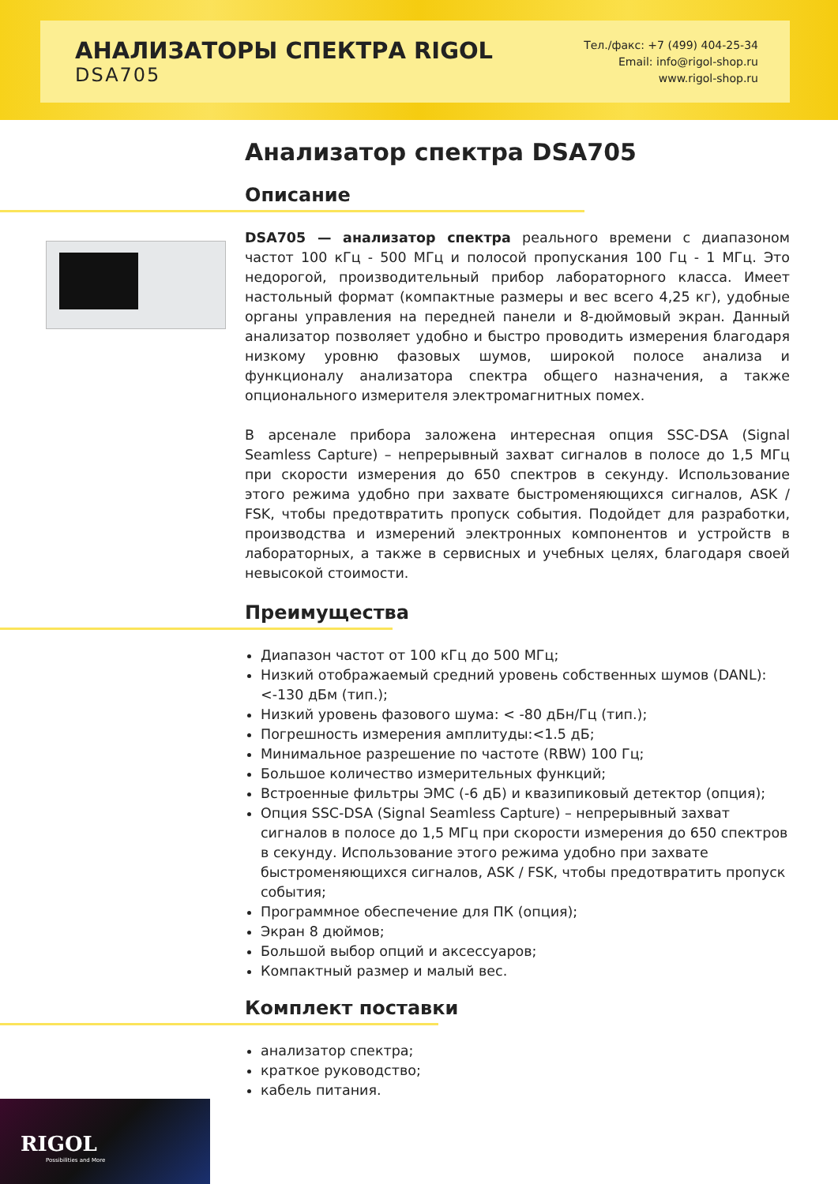АНАЛИЗАТОРЫ СПЕКТРА RIGOL
DSA705
Тел./факс: +7 (499) 404-25-34
Email: info@rigol-shop.ru
www.rigol-shop.ru
Анализатор спектра DSA705
Описание
DSA705 — анализатор спектра реального времени с диапазоном частот 100 кГц - 500 МГц и полосой пропускания 100 Гц - 1 МГц. Это недорогой, производительный прибор лабораторного класса. Имеет настольный формат (компактные размеры и вес всего 4,25 кг), удобные органы управления на передней панели и 8-дюймовый экран. Данный анализатор позволяет удобно и быстро проводить измерения благодаря низкому уровню фазовых шумов, широкой полосе анализа и функционалу анализатора спектра общего назначения, а также опционального измерителя электромагнитных помех.
В арсенале прибора заложена интересная опция SSC-DSA (Signal Seamless Capture) – непрерывный захват сигналов в полосе до 1,5 МГц при скорости измерения до 650 спектров в секунду. Использование этого режима удобно при захвате быстроменяющихся сигналов, ASK / FSK, чтобы предотвратить пропуск события. Подойдет для разработки, производства и измерений электронных компонентов и устройств в лабораторных, а также в сервисных и учебных целях, благодаря своей невысокой стоимости.
Преимущества
Диапазон частот от 100 кГц до 500 МГц;
Низкий отображаемый средний уровень собственных шумов (DANL): <-130 дБм (тип.);
Низкий уровень фазового шума: < -80 дБн/Гц (тип.);
Погрешность измерения амплитуды:<1.5 дБ;
Минимальное разрешение по частоте (RBW) 100 Гц;
Большое количество измерительных функций;
Встроенные фильтры ЭМС (-6 дБ) и квазипиковый детектор (опция);
Опция SSC-DSA (Signal Seamless Capture) – непрерывный захват сигналов в полосе до 1,5 МГц при скорости измерения до 650 спектров в секунду. Использование этого режима удобно при захвате быстроменяющихся сигналов, ASK / FSK, чтобы предотвратить пропуск события;
Программное обеспечение для ПК (опция);
Экран 8 дюймов;
Большой выбор опций и аксессуаров;
Компактный размер и малый вес.
Комплект поставки
анализатор спектра;
краткое руководство;
кабель питания.
RIGOL
Possibilities and More